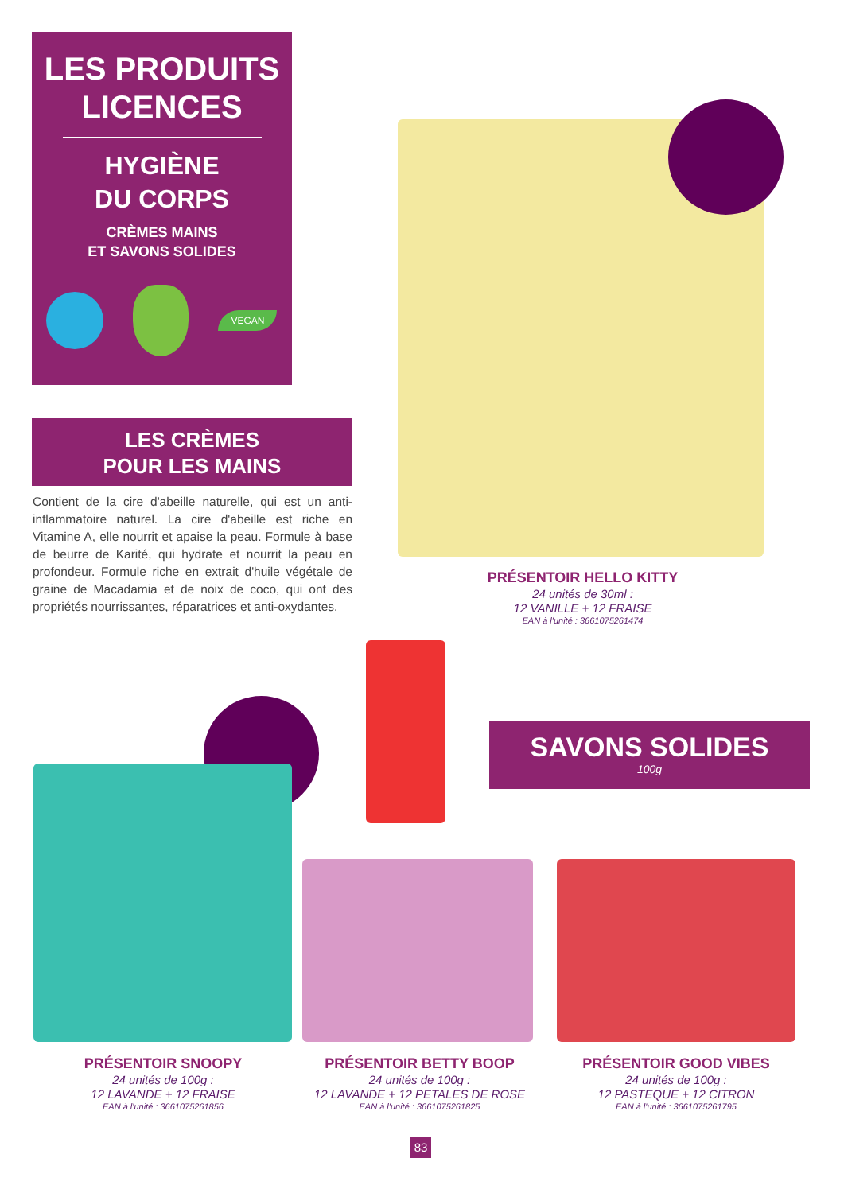LES PRODUITS
LICENCES
HYGIÈNE
DU CORPS
CRÈMES MAINS
ET SAVONS SOLIDES
VEGAN
LES CRÈMES
POUR LES MAINS
Contient de la cire d'abeille naturelle, qui est un anti-inflammatoire naturel. La cire d'abeille est riche en Vitamine A, elle nourrit et apaise la peau. Formule à base de beurre de Karité, qui hydrate et nourrit la peau en profondeur. Formule riche en extrait d'huile végétale de graine de Macadamia et de noix de coco, qui ont des propriétés nourrissantes, réparatrices et anti-oxydantes.
PRÉSENTOIR HELLO KITTY
24 unités de 30ml :
12 VANILLE + 12 FRAISE
EAN à l'unité : 3661075261474
SAVONS SOLIDES
100g
PRÉSENTOIR SNOOPY
24 unités de 100g :
12 LAVANDE + 12 FRAISE
EAN à l'unité : 3661075261856
PRÉSENTOIR BETTY BOOP
24 unités de 100g :
12 LAVANDE + 12 PETALES DE ROSE
EAN à l'unité : 3661075261825
PRÉSENTOIR GOOD VIBES
24 unités de 100g :
12 PASTEQUE + 12 CITRON
EAN à l'unité : 3661075261795
83